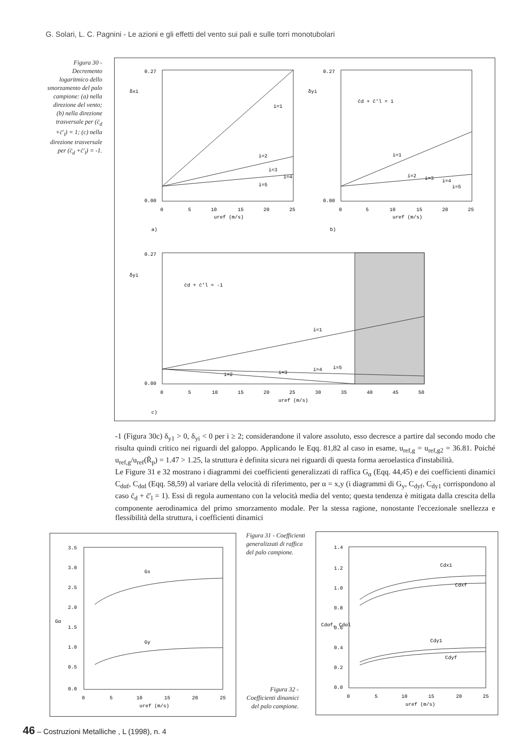G. Solari, L. C. Pagnini - Le azioni e gli effetti del vento sui pali e sulle torri monotubolari
Figura 30 - Decremento logaritmico dello smorzamento del palo campione: (a) nella direzione del vento; (b) nella direzione trasversale per (c̄<sub>d</sub> +c̄'<sub>l</sub>) = 1; (c) nella direzione trasversale per (c̄<sub>d</sub> +c̄'<sub>l</sub>) = -1.
0.27
0.00
δxi
i=1
i=2
i=3
i=4
i=5
0
5
10
15
20
25
uref (m/s)
a)
0.27
0.00
δyi
c̄d + c̄'l = 1
i=1
i=2
i=3
i=4
i=5
0
5
10
15
20
25
uref (m/s)
b)
0.27
0.00
δyi
c̄d + c̄'l = -1
i=1
i=2
i=3
i=4
i=5
0
5
10
15
20
25
30
35
40
45
50
uref (m/s)
c)
-1 (Figura 30c) δ<sub>y1</sub> > 0, δ<sub>yi</sub> < 0 per i ≥ 2; considerandone il valore assoluto, esso decresce a partire dal secondo modo che risulta quindi critico nei riguardi del galoppo. Applicando le Eqq. 81,82 al caso in esame, u<sub>ref,g</sub> = u<sub>ref,g2</sub> = 36.81. Poiché u<sub>ref,g</sub>/u<sub>ref</sub>(R̄<sub>p</sub>) = 1.47 > 1.25, la struttura è definita sicura nei riguardi di questa forma aeroelastica d'instabilità.
Le Figure 31 e 32 mostrano i diagrammi dei coefficienti generalizzati di raffica G<sub>α</sub> (Eqq. 44,45) e dei coefficienti dinamici C<sub>dαf</sub>, C<sub>dαl</sub> (Eqq. 58,59) al variare della velocità di riferimento, per α = x,y (i diagrammi di G<sub>y</sub>, C<sub>dyf</sub>, C<sub>dy1</sub> corrispondono al caso c̄<sub>d</sub> + c̄'<sub>l</sub> = 1). Essi di regola aumentano con la velocità media del vento; questa tendenza è mitigata dalla crescita della componente aerodinamica del primo smorzamento modale. Per la stessa ragione, nonostante l'eccezionale snellezza e flessibilità della struttura, i coefficienti dinamici
3.5
3.0
2.5
2.0
1.5
1.0
0.5
0.0
Gα
Gx
Gy
0
5
10
15
20
25
uref (m/s)
Figura 31 - Coefficienti generalizzati di raffica del palo campione.
Figura 32 - Coefficienti dinamici del palo campione.
1.4
1.2
1.0
0.8
0.6
0.4
0.2
0.0
Cdαf, Cdαl
Cdx1
Cdxf
Cdy1
Cdyf
0
5
10
15
20
25
uref (m/s)
46 – Costruzioni Metalliche , L (1998), n. 4